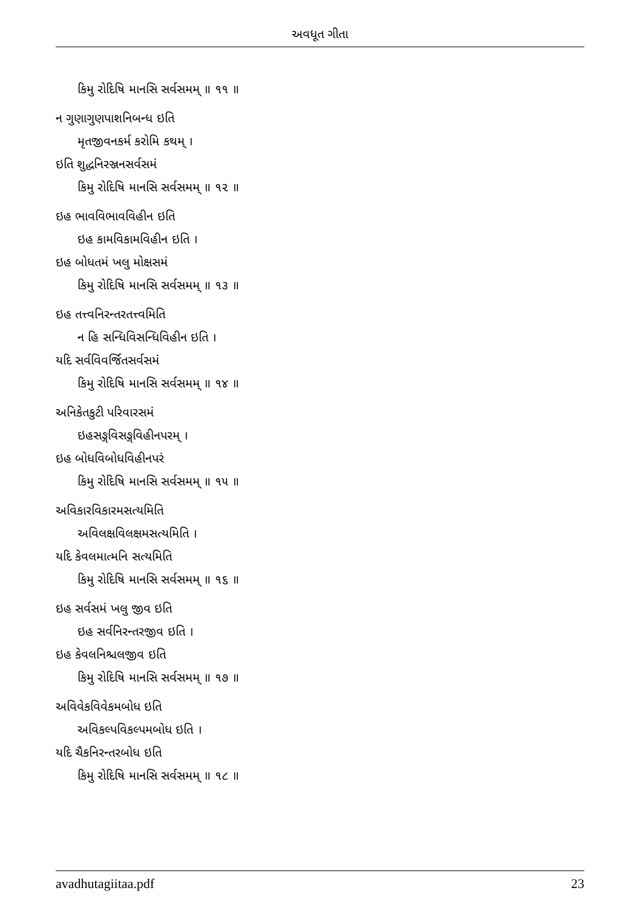અવધૂત ગીતા
કિમુ રોદિષિ માનસિ સર્વસમમ્ ॥ ૧૧ ॥
ન ગુણાગુણપાશનિબન્ધ ઇતિ
મૃતજીવનકર્મ કરોમિ કથમ્ ।
ઇતિ શુદ્ધનિરઞ્જનસર્વસમં
કિમુ રોદિષિ માનસિ સર્વસમમ્ ॥ ૧૨ ॥
ઇહ ભાવવિભાવવિહીન ઇતિ
ઇહ કામવિકામવિહીન ઇતિ ।
ઇહ બોધતમં ખલુ મોક્ષસમં
કિમુ રોદિષિ માનસિ સર્વસમમ્ ॥ ૧૩ ॥
ઇહ તત્ત્વનિરન્તરતત્ત્વમિતિ
ન હિ સન્ધિવિસન્ધિવિહીન ઇતિ ।
યદિ સર્વવિવર્જિતસર્વસમં
કિમુ રોદિષિ માનસિ સર્વસમમ્ ॥ ૧૪ ॥
અનિકેતકુટી પરિવારસમં
ઇહસઙ્ગવિસઙ્ગવિહીનપરમ્ ।
ઇહ બોધવિબોધવિહીનપરં
કિમુ રોદિષિ માનસિ સર્વસમમ્ ॥ ૧૫ ॥
અવિકારવિકારમસત્યમિતિ
અવિલક્ષવિલક્ષમસત્યમિતિ ।
યદિ કેવલમાત્મનિ સત્યમિતિ
કિમુ રોદિષિ માનસિ સર્વસમમ્ ॥ ૧૬ ॥
ઇહ સર્વસમં ખલુ જીવ ઇતિ
ઇહ સર્વનિરન્તરજીવ ઇતિ ।
ઇહ કેવલનિશ્ચલજીવ ઇતિ
કિમુ રોદિષિ માનસિ સર્વસમમ્ ॥ ૧૭ ॥
અવિવેકવિવેકમબોધ ઇતિ
અવિકલ્પવિકલ્પમબોધ ઇતિ ।
યદિ ચૈકનિરન્તરબોધ ઇતિ
કિમુ રોદિષિ માનસિ સર્વસમમ્ ॥ ૧૮ ॥
avadhutagiitaa.pdf 23